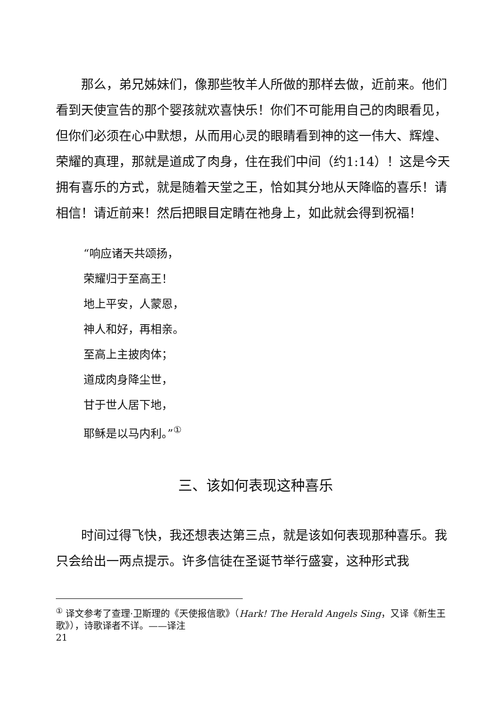那么，弟兄姊妹们，像那些牧羊人所做的那样去做，近前来。他们看到天使宣告的那个婴孩就欢喜快乐！你们不可能用自己的肉眼看见，但你们必须在心中默想，从而用心灵的眼睛看到神的这一伟大、辉煌、荣耀的真理，那就是道成了肉身，住在我们中间（约1:14）！这是今天拥有喜乐的方式，就是随着天堂之王，恰如其分地从天降临的喜乐！请相信！请近前来！然后把眼目定睛在祂身上，如此就会得到祝福！
“响应诸天共颂扬，
荣耀归于至高王！
地上平安，人蒙恩，
神人和好，再相亲。
至高上主披肉体；
道成肉身降尘世，
甘于世人居下地，
耶稣是以马内利。”<sup>①</sup>
三、该如何表现这种喜乐
时间过得飞快，我还想表达第三点，就是该如何表现那种喜乐。我只会给出一两点提示。许多信徒在圣诞节举行盛宴，这种形式我
<sup>①</sup> 译文参考了查理·卫斯理的《天使报信歌》（Hark! The Herald Angels Sing，又译《新生王歌》），诗歌译者不详。——译注
21